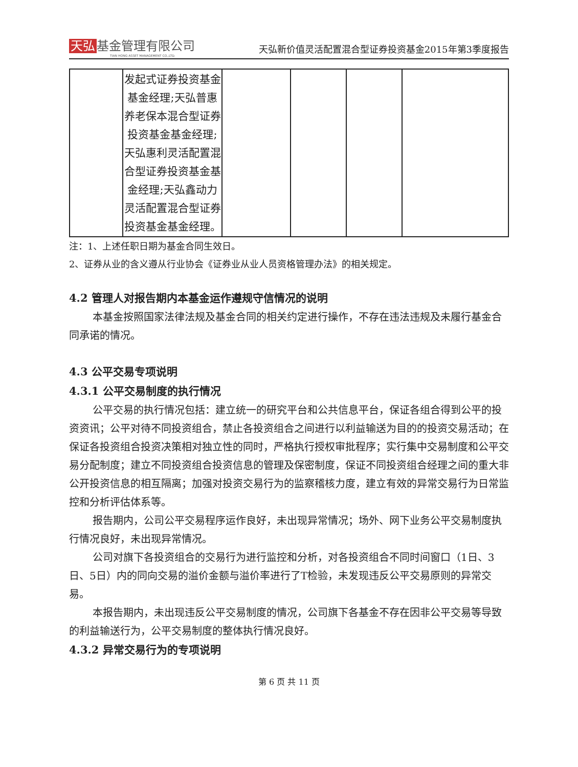天弘 基金管理有限公司
TIAN HONG ASSET MANAGEMENT CO.,LTD.
天弘新价值灵活配置混合型证券投资基金2015年第3季度报告
| | 发起式证券投资基金基金经理;天弘普惠养老保本混合型证券投资基金基金经理;天弘惠利灵活配置混合型证券投资基金基金经理;天弘鑫动力灵活配置混合型证券投资基金基金经理。 | | | | |
注：1、上述任职日期为基金合同生效日。
2、证券从业的含义遵从行业协会《证券业从业人员资格管理办法》的相关规定。
4.2 管理人对报告期内本基金运作遵规守信情况的说明
本基金按照国家法律法规及基金合同的相关约定进行操作，不存在违法违规及未履行基金合同承诺的情况。
4.3 公平交易专项说明
4.3.1 公平交易制度的执行情况
公平交易的执行情况包括：建立统一的研究平台和公共信息平台，保证各组合得到公平的投资资讯；公平对待不同投资组合，禁止各投资组合之间进行以利益输送为目的的投资交易活动；在保证各投资组合投资决策相对独立性的同时，严格执行授权审批程序；实行集中交易制度和公平交易分配制度；建立不同投资组合投资信息的管理及保密制度，保证不同投资组合经理之间的重大非公开投资信息的相互隔离；加强对投资交易行为的监察稽核力度，建立有效的异常交易行为日常监控和分析评估体系等。
报告期内，公司公平交易程序运作良好，未出现异常情况；场外、网下业务公平交易制度执行情况良好，未出现异常情况。
公司对旗下各投资组合的交易行为进行监控和分析，对各投资组合不同时间窗口（1日、3日、5日）内的同向交易的溢价金额与溢价率进行了T检验，未发现违反公平交易原则的异常交易。
本报告期内，未出现违反公平交易制度的情况，公司旗下各基金不存在因非公平交易等导致的利益输送行为，公平交易制度的整体执行情况良好。
4.3.2 异常交易行为的专项说明
第 6 页 共 11 页